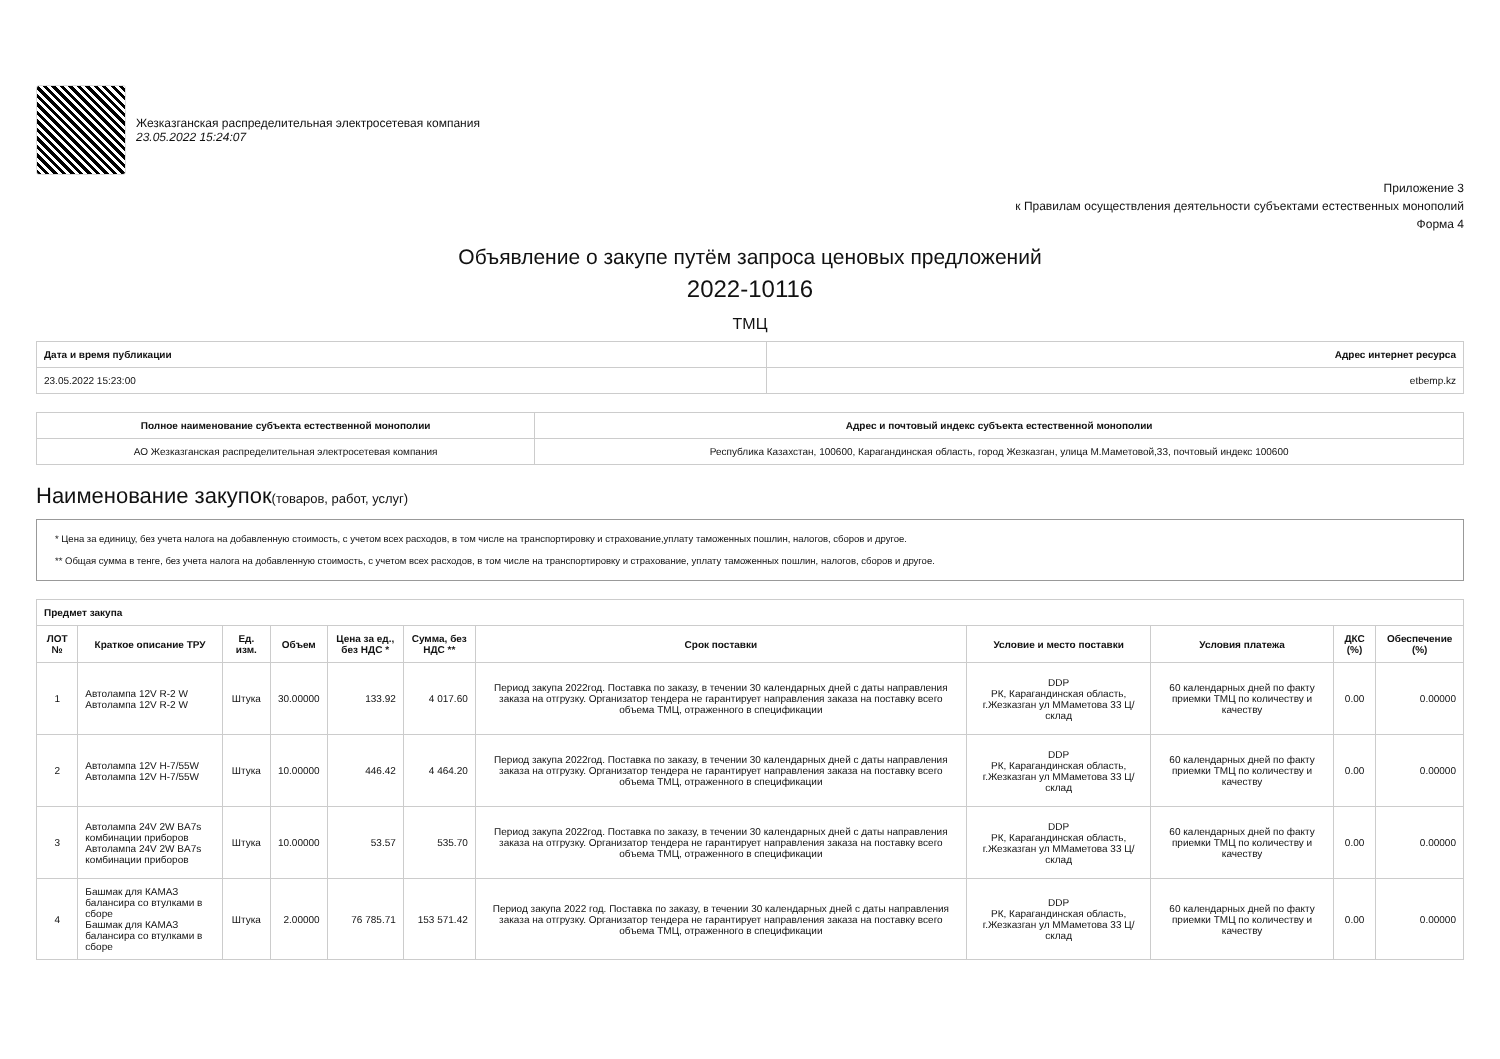Жезказганская распределительная электросетевая компания
23.05.2022 15:24:07
Приложение 3
к Правилам осуществления деятельности субъектами естественных монополий
Форма 4
Объявление о закупе путём запроса ценовых предложений
2022-10116
ТМЦ
| Дата и время публикации | Адрес интернет ресурса |
| --- | --- |
| 23.05.2022 15:23:00 | etbemp.kz |
| Полное наименование субъекта естественной монополии | Адрес и почтовый индекс субъекта естественной монополии |
| --- | --- |
| АО Жезказганская распределительная электросетевая компания | Республика Казахстан, 100600, Карагандинская область, город Жезказган, улица М.Маметовой,33, почтовый индекс 100600 |
Наименование закупок(товаров, работ, услуг)
* Цена за единицу, без учета налога на добавленную стоимость, с учетом всех расходов, в том числе на транспортировку и страхование,уплату таможенных пошлин, налогов, сборов и другое.
** Общая сумма в тенге, без учета налога на добавленную стоимость, с учетом всех расходов, в том числе на транспортировку и страхование, уплату таможенных пошлин, налогов, сборов и другое.
| Предмет закупа | | | | | | | | | | |
| --- | --- | --- | --- | --- | --- | --- | --- | --- | --- | --- |
| ЛОТ № | Краткое описание ТРУ | Ед. изм. | Объем | Цена за ед., без НДС * | Сумма, без НДС ** | Срок поставки | Условие и место поставки | Условия платежа | ДКС (%) | Обеспечение (%) |
| 1 | Автолампа 12V R-2 W Автолампа 12V R-2 W | Штука | 30.00000 | 133.92 | 4 017.60 | Период закупа 2022год. Поставка по заказу, в течении 30 календарных дней с даты направления заказа на отгрузку. Организатор тендера не гарантирует направления заказа на поставку всего объема ТМЦ, отраженного в спецификации | DDP РК, Карагандинская область, г.Жезказган ул ММаметова 33 Ц/склад | 60 календарных дней по факту приемки ТМЦ по количеству и качеству | 0.00 | 0.00000 |
| 2 | Автолампа 12V H-7/55W Автолампа 12V H-7/55W | Штука | 10.00000 | 446.42 | 4 464.20 | Период закупа 2022год. Поставка по заказу, в течении 30 календарных дней с даты направления заказа на отгрузку. Организатор тендера не гарантирует направления заказа на поставку всего объема ТМЦ, отраженного в спецификации | DDP РК, Карагандинская область, г.Жезказган ул ММаметова 33 Ц/склад | 60 календарных дней по факту приемки ТМЦ по количеству и качеству | 0.00 | 0.00000 |
| 3 | Автолампа 24V 2W BA7s комбинации приборов Автолампа 24V 2W BA7s комбинации приборов | Штука | 10.00000 | 53.57 | 535.70 | Период закупа 2022год. Поставка по заказу, в течении 30 календарных дней с даты направления заказа на отгрузку. Организатор тендера не гарантирует направления заказа на поставку всего объема ТМЦ, отраженного в спецификации | DDP РК, Карагандинская область, г.Жезказган ул ММаметова 33 Ц/склад | 60 календарных дней по факту приемки ТМЦ по количеству и качеству | 0.00 | 0.00000 |
| 4 | Башмак для КАМАЗ балансира со втулками в сборе Башмак для КАМАЗ балансира со втулками в сборе | Штука | 2.00000 | 76 785.71 | 153 571.42 | Период закупа 2022 год. Поставка по заказу, в течении 30 календарных дней с даты направления заказа на отгрузку. Организатор тендера не гарантирует направления заказа на поставку всего объема ТМЦ, отраженного в спецификации | DDP РК, Карагандинская область, г.Жезказган ул ММаметова 33 Ц/склад | 60 календарных дней по факту приемки ТМЦ по количеству и качеству | 0.00 | 0.00000 |